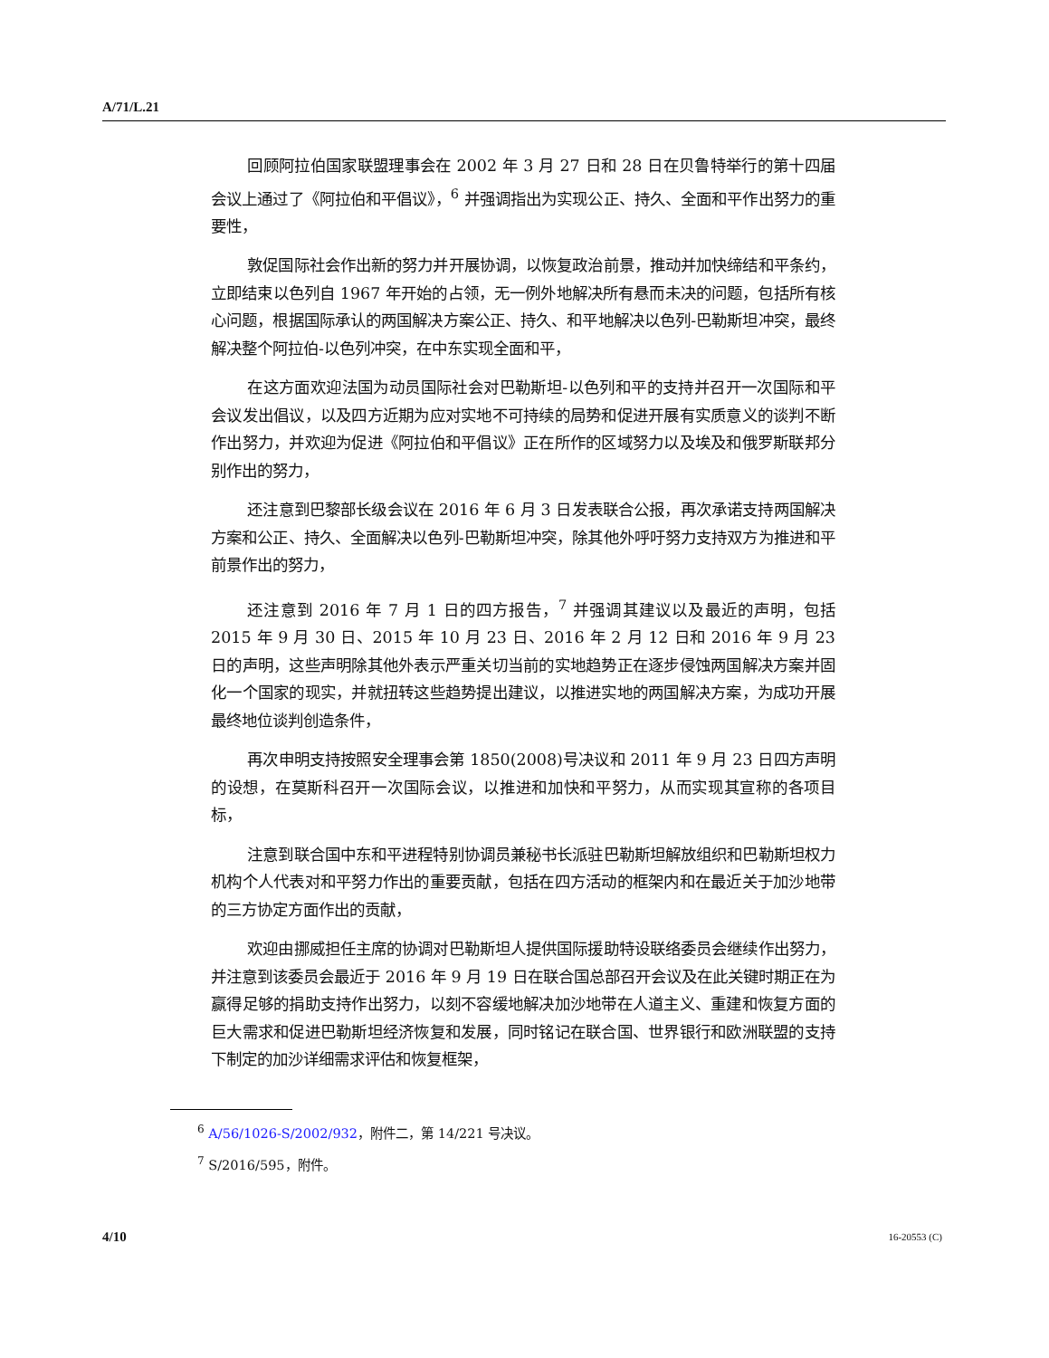A/71/L.21
回顾阿拉伯国家联盟理事会在 2002 年 3 月 27 日和 28 日在贝鲁特举行的第十四届会议上通过了《阿拉伯和平倡议》，<sup>6</sup> 并强调指出为实现公正、持久、全面和平作出努力的重要性，
敦促国际社会作出新的努力并开展协调，以恢复政治前景，推动并加快缔结和平条约，立即结束以色列自 1967 年开始的占领，无一例外地解决所有悬而未决的问题，包括所有核心问题，根据国际承认的两国解决方案公正、持久、和平地解决以色列-巴勒斯坦冲突，最终解决整个阿拉伯-以色列冲突，在中东实现全面和平，
在这方面欢迎法国为动员国际社会对巴勒斯坦-以色列和平的支持并召开一次国际和平会议发出倡议，以及四方近期为应对实地不可持续的局势和促进开展有实质意义的谈判不断作出努力，并欢迎为促进《阿拉伯和平倡议》正在所作的区域努力以及埃及和俄罗斯联邦分别作出的努力，
还注意到巴黎部长级会议在 2016 年 6 月 3 日发表联合公报，再次承诺支持两国解决方案和公正、持久、全面解决以色列-巴勒斯坦冲突，除其他外呼吁努力支持双方为推进和平前景作出的努力，
还注意到 2016 年 7 月 1 日的四方报告，<sup>7</sup> 并强调其建议以及最近的声明，包括 2015 年 9 月 30 日、2015 年 10 月 23 日、2016 年 2 月 12 日和 2016 年 9 月 23 日的声明，这些声明除其他外表示严重关切当前的实地趋势正在逐步侵蚀两国解决方案并固化一个国家的现实，并就扭转这些趋势提出建议，以推进实地的两国解决方案，为成功开展最终地位谈判创造条件，
再次申明支持按照安全理事会第 1850(2008)号决议和 2011 年 9 月 23 日四方声明的设想，在莫斯科召开一次国际会议，以推进和加快和平努力，从而实现其宣称的各项目标，
注意到联合国中东和平进程特别协调员兼秘书长派驻巴勒斯坦解放组织和巴勒斯坦权力机构个人代表对和平努力作出的重要贡献，包括在四方活动的框架内和在最近关于加沙地带的三方协定方面作出的贡献，
欢迎由挪威担任主席的协调对巴勒斯坦人提供国际援助特设联络委员会继续作出努力，并注意到该委员会最近于 2016 年 9 月 19 日在联合国总部召开会议及在此关键时期正在为赢得足够的捐助支持作出努力，以刻不容缓地解决加沙地带在人道主义、重建和恢复方面的巨大需求和促进巴勒斯坦经济恢复和发展，同时铭记在联合国、世界银行和欧洲联盟的支持下制定的加沙详细需求评估和恢复框架，
<sup>6</sup> A/56/1026-S/2002/932，附件二，第 14/221 号决议。
<sup>7</sup> S/2016/595，附件。
4/10 16-20553 (C)